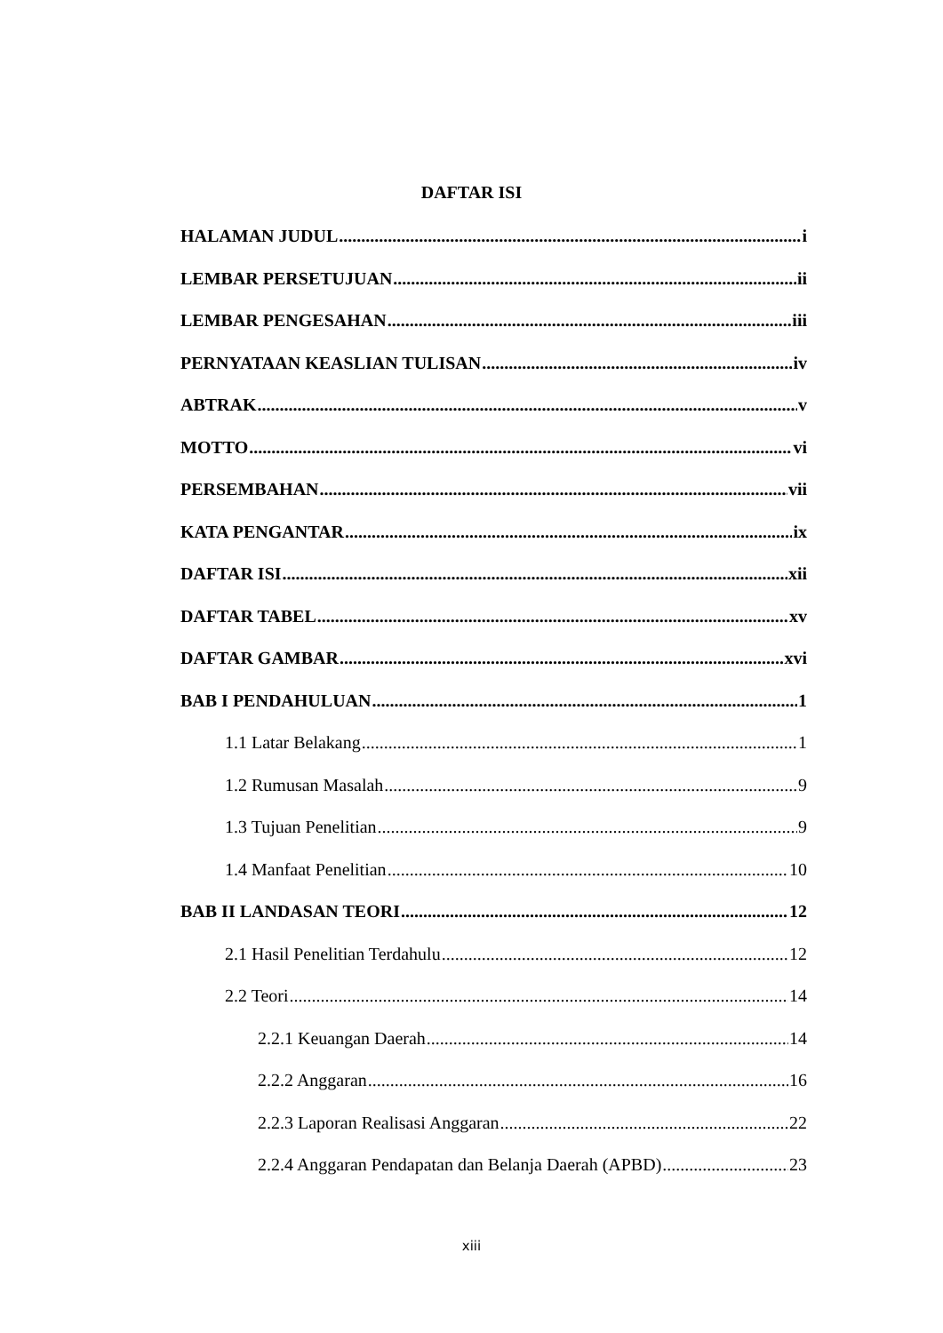DAFTAR ISI
HALAMAN JUDUL i
LEMBAR PERSETUJUAN ii
LEMBAR PENGESAHAN iii
PERNYATAAN KEASLIAN TULISAN iv
ABTRAK v
MOTTO vi
PERSEMBAHAN vii
KATA PENGANTAR ix
DAFTAR ISI xii
DAFTAR TABEL xv
DAFTAR GAMBAR xvi
BAB I PENDAHULUAN 1
1.1 Latar Belakang 1
1.2 Rumusan Masalah 9
1.3 Tujuan Penelitian 9
1.4 Manfaat Penelitian 10
BAB II LANDASAN TEORI 12
2.1 Hasil Penelitian Terdahulu 12
2.2 Teori 14
2.2.1 Keuangan Daerah 14
2.2.2 Anggaran 16
2.2.3 Laporan Realisasi Anggaran 22
2.2.4 Anggaran Pendapatan dan Belanja Daerah (APBD) 23
xiii